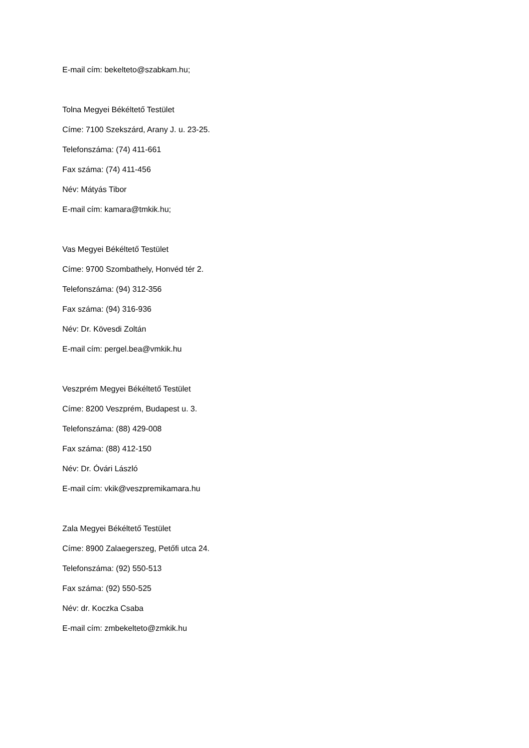E-mail cím: bekelteto@szabkam.hu;
Tolna Megyei Békéltető Testület
Címe: 7100 Szekszárd, Arany J. u. 23-25.
Telefonszáma: (74) 411-661
Fax száma: (74) 411-456
Név: Mátyás Tibor
E-mail cím: kamara@tmkik.hu;
Vas Megyei Békéltető Testület
Címe: 9700 Szombathely, Honvéd tér 2.
Telefonszáma: (94) 312-356
Fax száma: (94) 316-936
Név: Dr. Kövesdi Zoltán
E-mail cím: pergel.bea@vmkik.hu
Veszprém Megyei Békéltető Testület
Címe: 8200 Veszprém, Budapest u. 3.
Telefonszáma: (88) 429-008
Fax száma: (88) 412-150
Név: Dr. Óvári László
E-mail cím: vkik@veszpremikamara.hu
Zala Megyei Békéltető Testület
Címe: 8900 Zalaegerszeg, Petőfi utca 24.
Telefonszáma: (92) 550-513
Fax száma: (92) 550-525
Név: dr. Koczka Csaba
E-mail cím: zmbekelteto@zmkik.hu